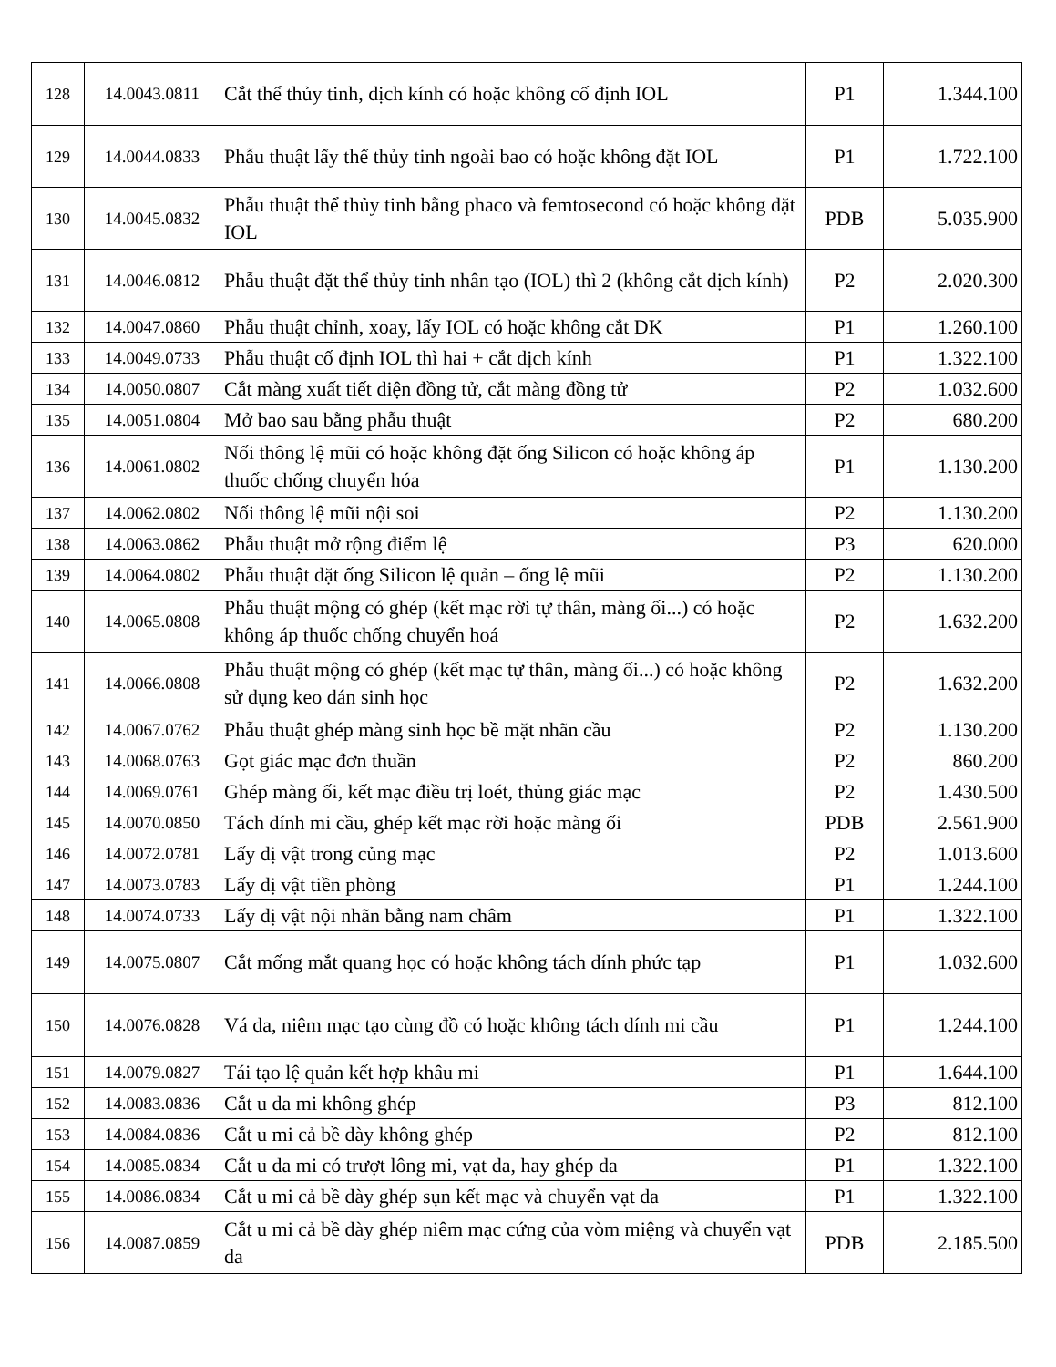| 128 | 14.0043.0811 | Cắt thể thủy tinh, dịch kính có hoặc không cố định IOL | P1 | 1.344.100 |
| 129 | 14.0044.0833 | Phẫu thuật lấy thể thủy tinh ngoài bao có hoặc không đặt IOL | P1 | 1.722.100 |
| 130 | 14.0045.0832 | Phẫu thuật thể thủy tinh bằng phaco và femtosecond có hoặc không đặt IOL | PDB | 5.035.900 |
| 131 | 14.0046.0812 | Phẫu thuật đặt thể thủy tinh nhân tạo (IOL) thì 2 (không cắt dịch kính) | P2 | 2.020.300 |
| 132 | 14.0047.0860 | Phẫu thuật chỉnh, xoay, lấy IOL có hoặc không cắt DK | P1 | 1.260.100 |
| 133 | 14.0049.0733 | Phẫu thuật cố định IOL thì hai + cắt dịch kính | P1 | 1.322.100 |
| 134 | 14.0050.0807 | Cắt màng xuất tiết diện đồng tử, cắt màng đồng tử | P2 | 1.032.600 |
| 135 | 14.0051.0804 | Mở bao sau bằng phẫu thuật | P2 | 680.200 |
| 136 | 14.0061.0802 | Nối thông lệ mũi có hoặc không đặt ống Silicon có hoặc không áp thuốc chống chuyển hóa | P1 | 1.130.200 |
| 137 | 14.0062.0802 | Nối thông lệ mũi nội soi | P2 | 1.130.200 |
| 138 | 14.0063.0862 | Phẫu thuật mở rộng điểm lệ | P3 | 620.000 |
| 139 | 14.0064.0802 | Phẫu thuật đặt ống Silicon lệ quản – ống lệ mũi | P2 | 1.130.200 |
| 140 | 14.0065.0808 | Phẫu thuật mộng có ghép (kết mạc rời tự thân, màng ối...) có hoặc không áp thuốc chống chuyển hoá | P2 | 1.632.200 |
| 141 | 14.0066.0808 | Phẫu thuật mộng có ghép (kết mạc tự thân, màng ối...) có hoặc không sử dụng keo dán sinh học | P2 | 1.632.200 |
| 142 | 14.0067.0762 | Phẫu thuật ghép màng sinh học bề mặt nhãn cầu | P2 | 1.130.200 |
| 143 | 14.0068.0763 | Gọt giác mạc đơn thuần | P2 | 860.200 |
| 144 | 14.0069.0761 | Ghép màng ối, kết mạc điều trị loét, thủng giác mạc | P2 | 1.430.500 |
| 145 | 14.0070.0850 | Tách dính mi cầu, ghép kết mạc rời hoặc màng ối | PDB | 2.561.900 |
| 146 | 14.0072.0781 | Lấy dị vật trong củng mạc | P2 | 1.013.600 |
| 147 | 14.0073.0783 | Lấy dị vật tiền phòng | P1 | 1.244.100 |
| 148 | 14.0074.0733 | Lấy dị vật nội nhãn bằng nam châm | P1 | 1.322.100 |
| 149 | 14.0075.0807 | Cắt mống mắt quang học có hoặc không tách dính phức tạp | P1 | 1.032.600 |
| 150 | 14.0076.0828 | Vá da, niêm mạc tạo cùng đồ có hoặc không tách dính mi cầu | P1 | 1.244.100 |
| 151 | 14.0079.0827 | Tái tạo lệ quản kết hợp khâu mi | P1 | 1.644.100 |
| 152 | 14.0083.0836 | Cắt u da mi không ghép | P3 | 812.100 |
| 153 | 14.0084.0836 | Cắt u mi cả bề dày không ghép | P2 | 812.100 |
| 154 | 14.0085.0834 | Cắt u da mi có trượt lông mi, vạt da, hay ghép da | P1 | 1.322.100 |
| 155 | 14.0086.0834 | Cắt u mi cả bề dày ghép sụn kết mạc và chuyển vạt da | P1 | 1.322.100 |
| 156 | 14.0087.0859 | Cắt u mi cả bề dày ghép niêm mạc cứng của vòm miệng và chuyển vạt da | PDB | 2.185.500 |